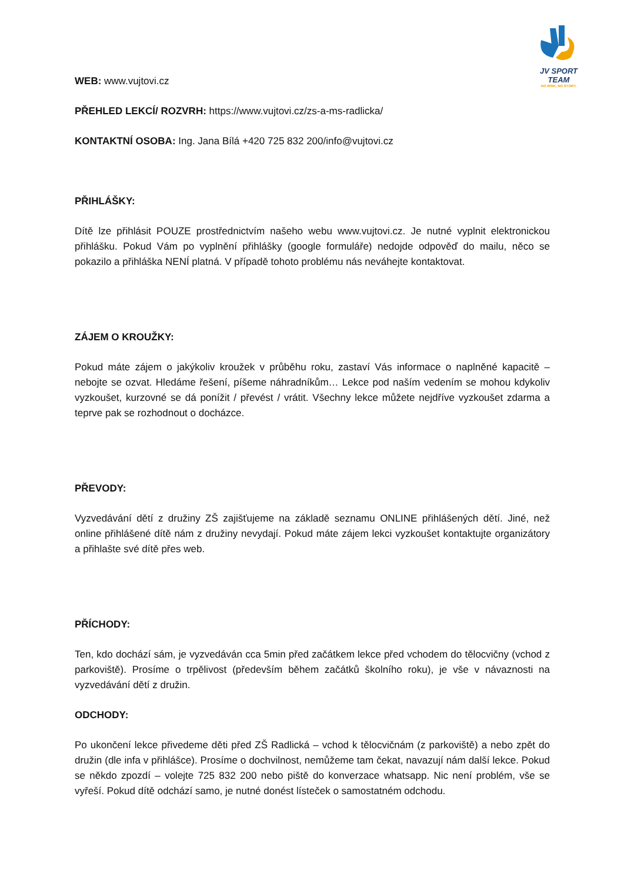JV SPORT TEAM
NO RISK, NO STORY.
WEB: www.vujtovi.cz
PŘEHLED LEKCÍ/ ROZVRH: https://www.vujtovi.cz/zs-a-ms-radlicka/
KONTAKTNÍ OSOBA: Ing. Jana Bílá +420 725 832 200/info@vujtovi.cz
PŘIHLÁŠKY:
Dítě lze přihlásit POUZE prostřednictvím našeho webu www.vujtovi.cz. Je nutné vyplnit elektronickou přihlášku. Pokud Vám po vyplnění přihlášky (google formuláře) nedojde odpověď do mailu, něco se pokazilo a přihláška NENÍ platná. V případě tohoto problému nás neváhejte kontaktovat.
ZÁJEM O KROUŽKY:
Pokud máte zájem o jakýkoliv kroužek v průběhu roku, zastaví Vás informace o naplněné kapacitě – nebojte se ozvat. Hledáme řešení, píšeme náhradníkům… Lekce pod naším vedením se mohou kdykoliv vyzkoušet, kurzovné se dá ponížit / převést / vrátit. Všechny lekce můžete nejdříve vyzkoušet zdarma a teprve pak se rozhodnout o docházce.
PŘEVODY:
Vyzvedávání dětí z družiny ZŠ zajišťujeme na základě seznamu ONLINE přihlášených dětí. Jiné, než online přihlášené dítě nám z družiny nevydají. Pokud máte zájem lekci vyzkoušet kontaktujte organizátory a přihlašte své dítě přes web.
PŘÍCHODY:
Ten, kdo dochází sám, je vyzvedáván cca 5min před začátkem lekce před vchodem do tělocvičny (vchod z parkoviště). Prosíme o trpělivost (především během začátků školního roku), je vše v návaznosti na vyzvedávání dětí z družin.
ODCHODY:
Po ukončení lekce přivedeme děti před ZŠ Radlická – vchod k tělocvičnám (z parkoviště) a nebo zpět do družin (dle infa v přihlášce). Prosíme o dochvilnost, nemůžeme tam čekat, navazují nám další lekce. Pokud se někdo zpozdí – volejte 725 832 200 nebo piště do konverzace whatsapp. Nic není problém, vše se vyřeší. Pokud dítě odchází samo, je nutné donést lísteček o samostatném odchodu.